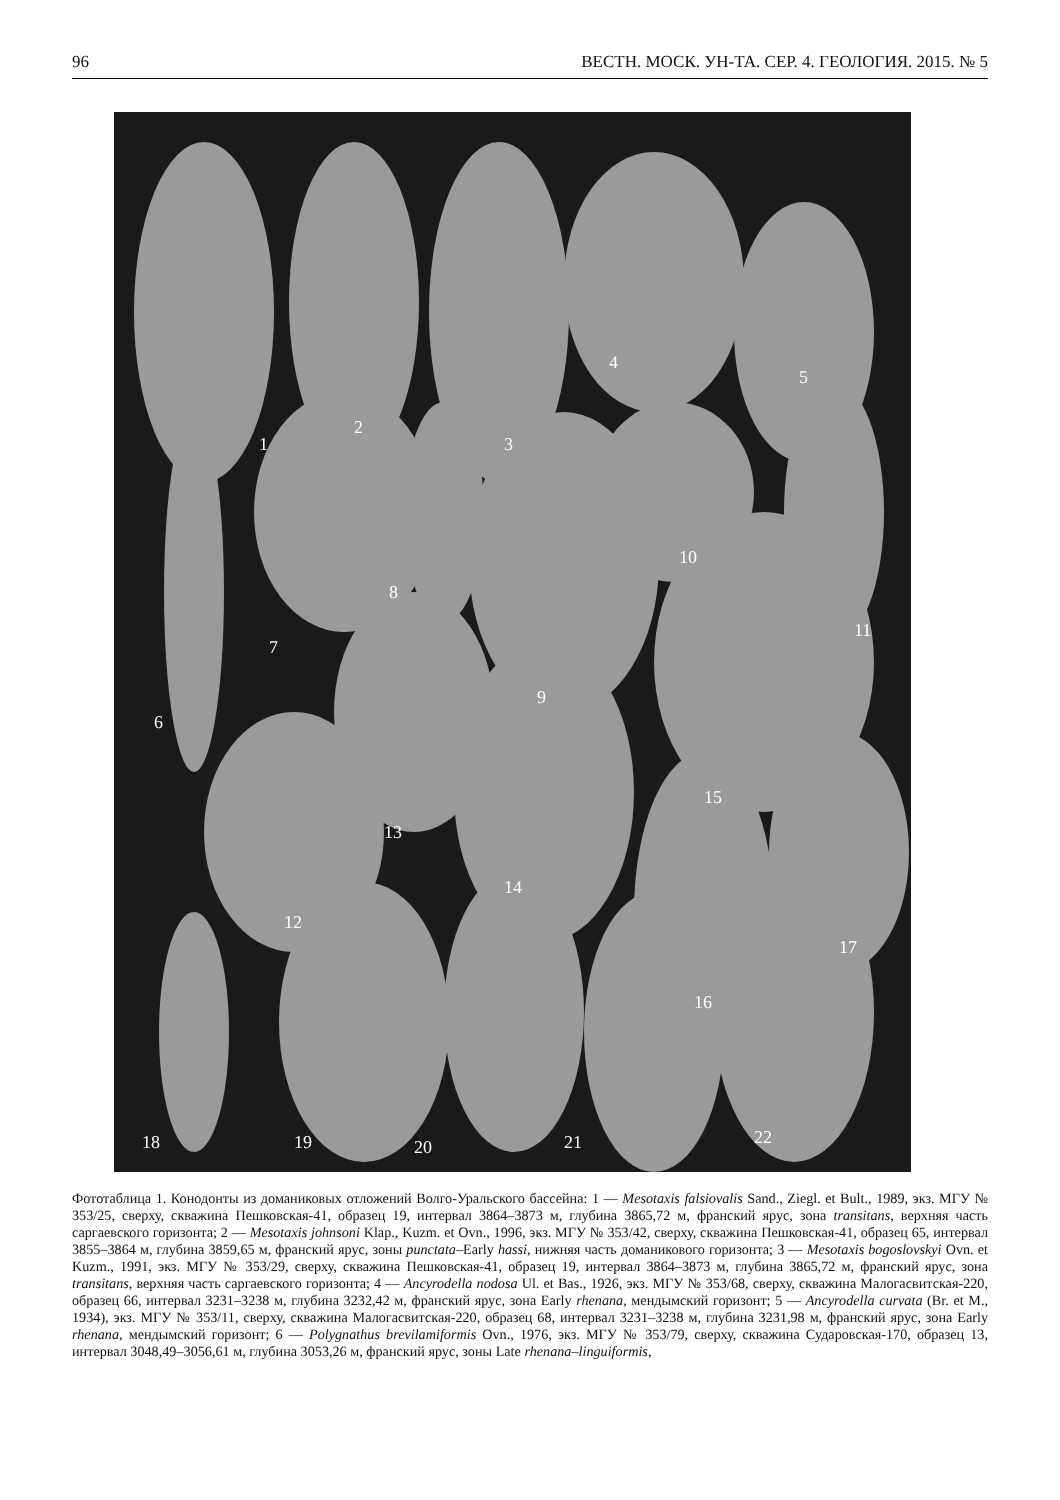96 ВЕСТН. МОСК. УН-ТА. СЕР. 4. ГЕОЛОГИЯ. 2015. № 5
1
2
3
4
5
6
7
8
9
10
11
12
13
14
15
16
17
18 19 20 21 22
Фототаблица 1. Конодонты из доманиковых отложений Волго-Уральского бассейна: 1 — Mesotaxis falsiovalis Sand., Ziegl. et Bult., 1989, экз. МГУ № 353/25, сверху, скважина Пешковская-41, образец 19, интервал 3864–3873 м, глубина 3865,72 м, франский ярус, зона transitans, верхняя часть саргаевского горизонта; 2 — Mesotaxis johnsoni Klap., Kuzm. et Ovn., 1996, экз. МГУ № 353/42, сверху, скважина Пешковская-41, образец 65, интервал 3855–3864 м, глубина 3859,65 м, франский ярус, зоны punctata–Early hassi, нижняя часть доманикового горизонта; 3 — Mesotaxis bogoslovskyi Ovn. et Kuzm., 1991, экз. МГУ № 353/29, сверху, скважина Пешковская-41, образец 19, интервал 3864–3873 м, глубина 3865,72 м, франский ярус, зона transitans, верхняя часть саргаевского горизонта; 4 — Ancyrodella nodosa Ul. et Bas., 1926, экз. МГУ № 353/68, сверху, скважина Малогасвитская-220, образец 66, интервал 3231–3238 м, глубина 3232,42 м, франский ярус, зона Early rhenana, мендымский горизонт; 5 — Ancyrodella curvata (Br. et M., 1934), экз. МГУ № 353/11, сверху, скважина Малогасвитская-220, образец 68, интервал 3231–3238 м, глубина 3231,98 м, франский ярус, зона Early rhenana, мендымский горизонт; 6 — Polygnathus brevilamiformis Ovn., 1976, экз. МГУ № 353/79, сверху, скважина Сударовская-170, образец 13, интервал 3048,49–3056,61 м, глубина 3053,26 м, франский ярус, зоны Late rhenana–linguiformis,